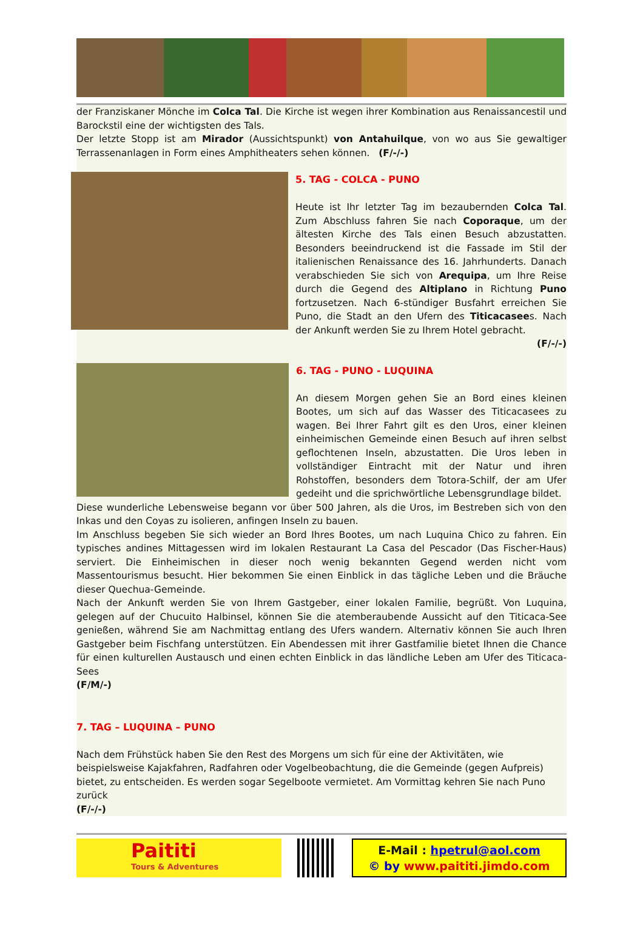der Franziskaner Mönche im Colca Tal. Die Kirche ist wegen ihrer Kombination aus Renaissancestil und Barockstil eine der wichtigsten des Tals.
Der letzte Stopp ist am Mirador (Aussichtspunkt) von Antahuilque, von wo aus Sie gewaltiger Terrassenanlagen in Form eines Amphitheaters sehen können. (F/-/-)
5. TAG - COLCA - PUNO
Heute ist Ihr letzter Tag im bezaubernden Colca Tal. Zum Abschluss fahren Sie nach Coporaque, um der ältesten Kirche des Tals einen Besuch abzustatten. Besonders beeindruckend ist die Fassade im Stil der italienischen Renaissance des 16. Jahrhunderts. Danach verabschieden Sie sich von Arequipa, um Ihre Reise durch die Gegend des Altiplano in Richtung Puno fortzusetzen. Nach 6-stündiger Busfahrt erreichen Sie Puno, die Stadt an den Ufern des Titicacasees. Nach der Ankunft werden Sie zu Ihrem Hotel gebracht.
(F/-/-)
6. TAG - PUNO - LUQUINA
An diesem Morgen gehen Sie an Bord eines kleinen Bootes, um sich auf das Wasser des Titicacasees zu wagen. Bei Ihrer Fahrt gilt es den Uros, einer kleinen einheimischen Gemeinde einen Besuch auf ihren selbst geflochtenen Inseln, abzustatten. Die Uros leben in vollständiger Eintracht mit der Natur und ihren Rohstoffen, besonders dem Totora-Schilf, der am Ufer gedeiht und die sprichwörtliche Lebensgrundlage bildet.
Diese wunderliche Lebensweise begann vor über 500 Jahren, als die Uros, im Bestreben sich von den Inkas und den Coyas zu isolieren, anfingen Inseln zu bauen.
Im Anschluss begeben Sie sich wieder an Bord Ihres Bootes, um nach Luquina Chico zu fahren. Ein typisches andines Mittagessen wird im lokalen Restaurant La Casa del Pescador (Das Fischer-Haus) serviert. Die Einheimischen in dieser noch wenig bekannten Gegend werden nicht vom Massentourismus besucht. Hier bekommen Sie einen Einblick in das tägliche Leben und die Bräuche dieser Quechua-Gemeinde.
Nach der Ankunft werden Sie von Ihrem Gastgeber, einer lokalen Familie, begrüßt. Von Luquina, gelegen auf der Chucuito Halbinsel, können Sie die atemberaubende Aussicht auf den Titicaca-See genießen, während Sie am Nachmittag entlang des Ufers wandern. Alternativ können Sie auch Ihren Gastgeber beim Fischfang unterstützen. Ein Abendessen mit ihrer Gastfamilie bietet Ihnen die Chance für einen kulturellen Austausch und einen echten Einblick in das ländliche Leben am Ufer des Titicaca-Sees
(F/M/-)
7. TAG – LUQUINA – PUNO
Nach dem Frühstück haben Sie den Rest des Morgens um sich für eine der Aktivitäten, wie beispielsweise Kajakfahren, Radfahren oder Vogelbeobachtung, die die Gemeinde (gegen Aufpreis) bietet, zu entscheiden. Es werden sogar Segelboote vermietet. Am Vormittag kehren Sie nach Puno zurück
(F/-/-)
Paititi
Tours & Adventures
E-Mail : hpetrul@aol.com
© by www.paititi.jimdo.com